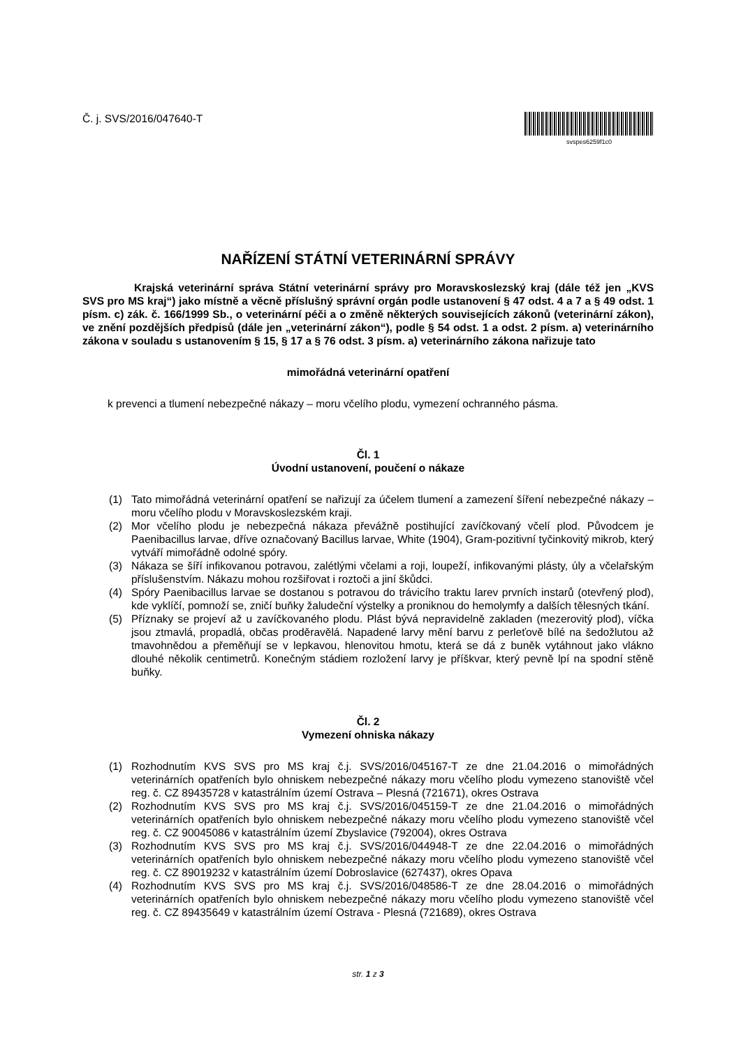Č. j. SVS/2016/047640-T
svspes6259f1c0
NAŘÍZENÍ STÁTNÍ VETERINÁRNÍ SPRÁVY
Krajská veterinární správa Státní veterinární správy pro Moravskoslezský kraj (dále též jen „KVS SVS pro MS kraj“) jako místně a věcně příslušný správní orgán podle ustanovení § 47 odst. 4 a 7 a § 49 odst. 1 písm. c) zák. č. 166/1999 Sb., o veterinární péči a o změně některých souvisejících zákonů (veterinární zákon), ve znění pozdějších předpisů (dále jen „veterinární zákon“), podle § 54 odst. 1 a odst. 2 písm. a) veterinárního zákona v souladu s ustanovením § 15, § 17 a § 76 odst. 3 písm. a) veterinárního zákona nařizuje tato
mimořádná veterinární opatření
k prevenci a tlumení nebezpečné nákazy – moru včelího plodu, vymezení ochranného pásma.
Čl. 1
Úvodní ustanovení, poučení o nákaze
(1) Tato mimořádná veterinární opatření se nařizují za účelem tlumení a zamezení šíření nebezpečné nákazy – moru včelího plodu v Moravskoslezském kraji.
(2) Mor včelího plodu je nebezpečná nákaza převážně postihující zavíčkovaný včelí plod. Původcem je Paenibacillus larvae, dříve označovaný Bacillus larvae, White (1904), Gram-pozitivní tyčinkovitý mikrob, který vytváří mimořádně odolné spóry.
(3) Nákaza se šíří infikovanou potravou, zalétlými včelami a roji, loupeží, infikovanými plásty, úly a včelařským příslušenstvím. Nákazu mohou rozšiřovat i roztoči a jiní škůdci.
(4) Spóry Paenibacillus larvae se dostanou s potravou do trávicího traktu larev prvních instarů (otevřený plod), kde vyklíčí, pomnoží se, zničí buňky žaludeční výstelky a proniknou do hemolymfy a dalších tělesných tkání.
(5) Příznaky se projeví až u zavíčkovaného plodu. Plást bývá nepravidelně zakladen (mezerovitý plod), víčka jsou ztmavlá, propadlá, občas proděravělá. Napadené larvy mění barvu z perleťově bílé na šedožlutou až tmavohnědou a přeměňují se v lepkavou, hlenovitou hmotu, která se dá z buněk vytáhnout jako vlákno dlouhé několik centimetrů. Konečným stádiem rozložení larvy je příškvar, který pevně lpí na spodní stěně buňky.
Čl. 2
Vymezení ohniska nákazy
(1) Rozhodnutím KVS SVS pro MS kraj č.j. SVS/2016/045167-T ze dne 21.04.2016 o mimořádných veterinárních opatřeních bylo ohniskem nebezpečné nákazy moru včelího plodu vymezeno stanoviště včel reg. č. CZ 89435728 v katastrálním území Ostrava – Plesná (721671), okres Ostrava
(2) Rozhodnutím KVS SVS pro MS kraj č.j. SVS/2016/045159-T ze dne 21.04.2016 o mimořádných veterinárních opatřeních bylo ohniskem nebezpečné nákazy moru včelího plodu vymezeno stanoviště včel reg. č. CZ 90045086 v katastrálním území Zbyslavice (792004), okres Ostrava
(3) Rozhodnutím KVS SVS pro MS kraj č.j. SVS/2016/044948-T ze dne 22.04.2016 o mimořádných veterinárních opatřeních bylo ohniskem nebezpečné nákazy moru včelího plodu vymezeno stanoviště včel reg. č. CZ 89019232 v katastrálním území Dobroslavice (627437), okres Opava
(4) Rozhodnutím KVS SVS pro MS kraj č.j. SVS/2016/048586-T ze dne 28.04.2016 o mimořádných veterinárních opatřeních bylo ohniskem nebezpečné nákazy moru včelího plodu vymezeno stanoviště včel reg. č. CZ 89435649 v katastrálním území Ostrava - Plesná (721689), okres Ostrava
str. 1 z 3